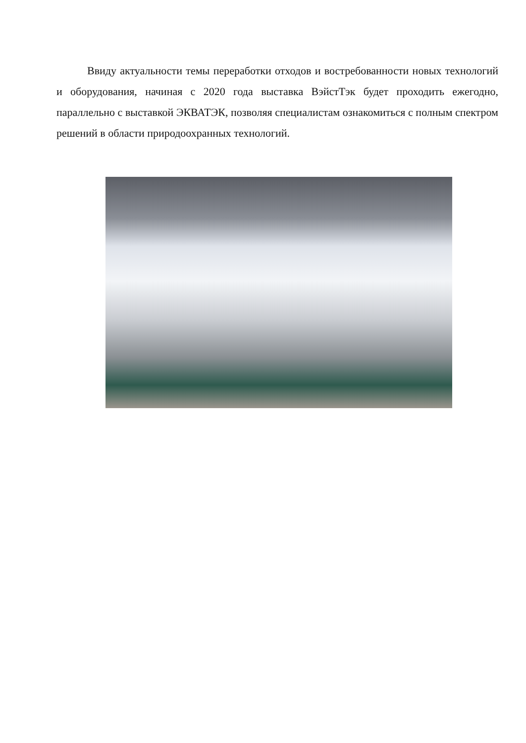Ввиду актуальности темы переработки отходов и востребованности новых технологий и оборудования, начиная с 2020 года выставка ВэйстТэк будет проходить ежегодно, параллельно с выставкой ЭКВАТЭК, позволяя специалистам ознакомиться с полным спектром решений в области природоохранных технологий.